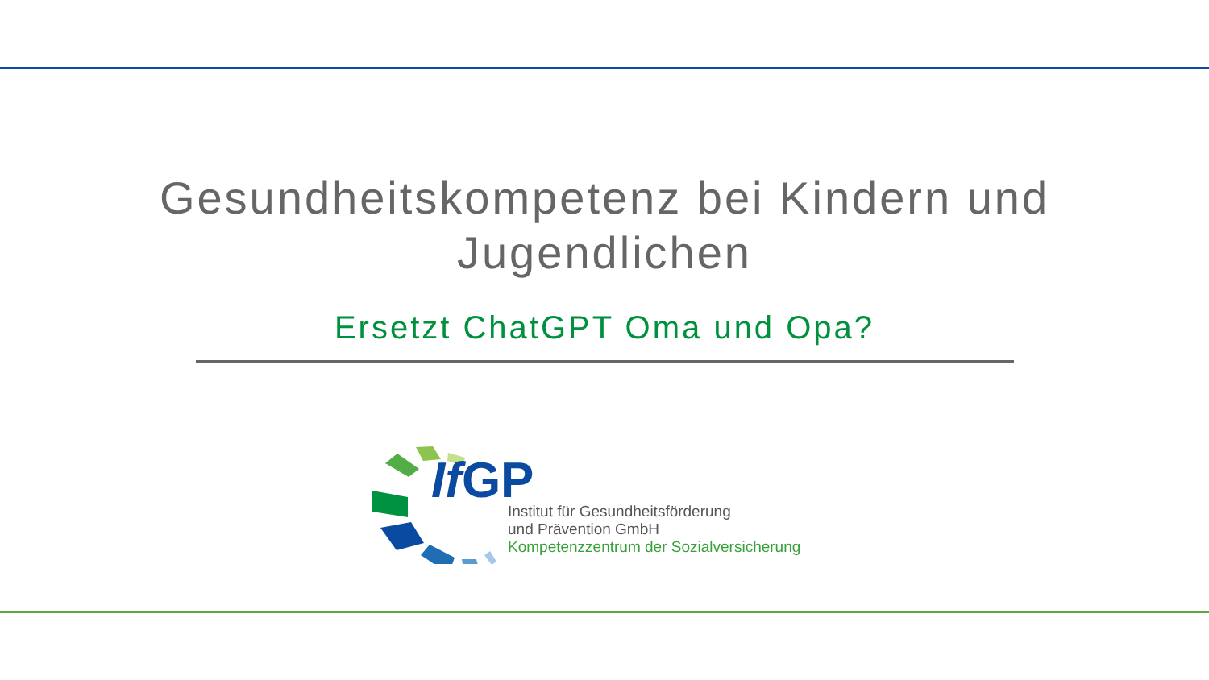Gesundheitskompetenz bei Kindern und
Jugendlichen
Ersetzt ChatGPT Oma und Opa?
If GP
Institut für Gesundheitsförderung
und Prävention GmbH
Kompetenzzentrum der Sozialversicherung